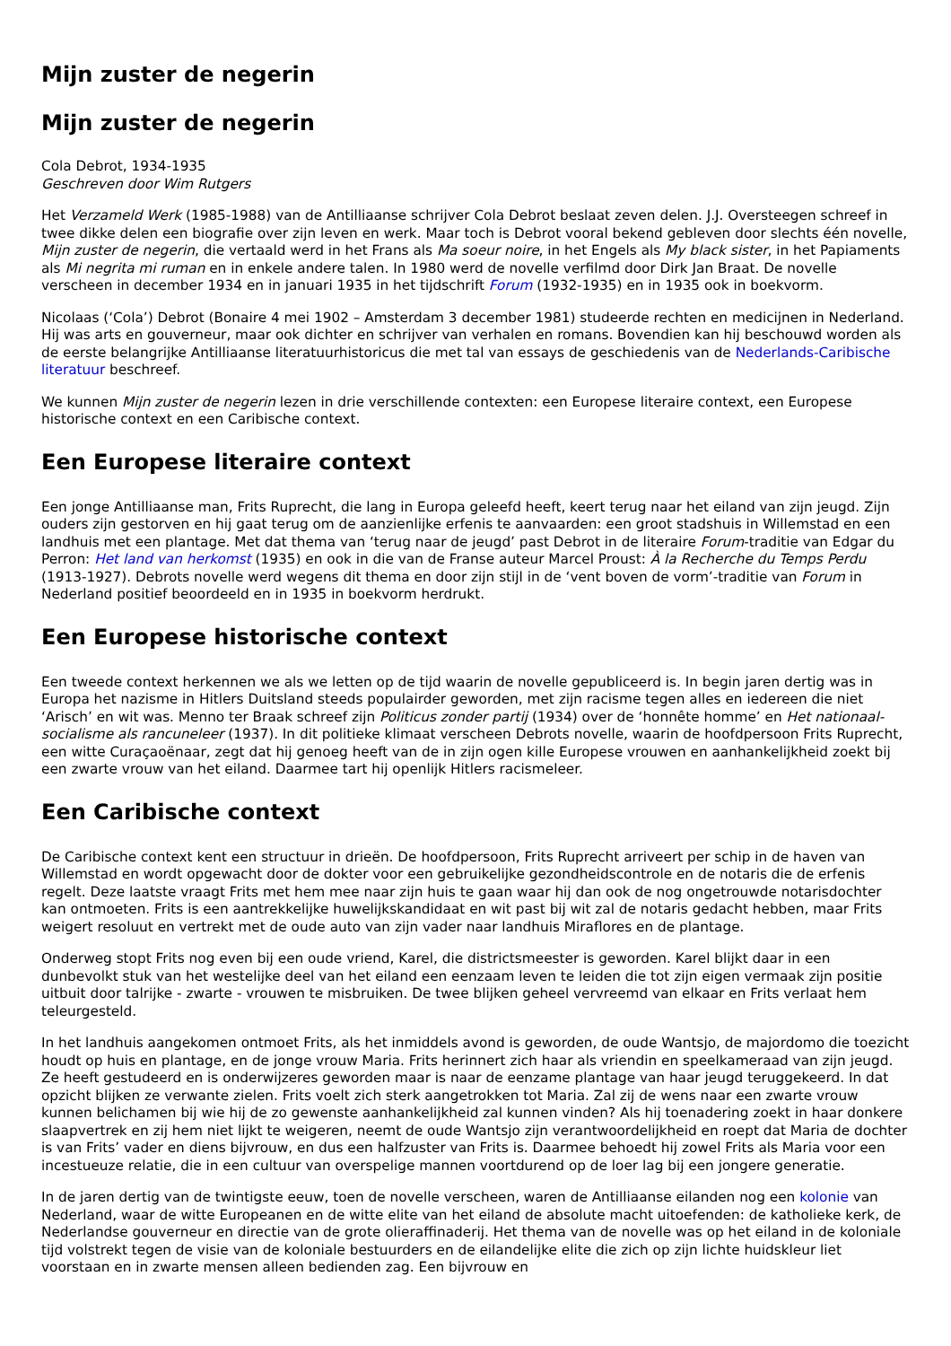Mijn zuster de negerin
Mijn zuster de negerin
Cola Debrot, 1934-1935
Geschreven door Wim Rutgers
Het Verzameld Werk (1985-1988) van de Antilliaanse schrijver Cola Debrot beslaat zeven delen. J.J. Oversteegen schreef in twee dikke delen een biografie over zijn leven en werk. Maar toch is Debrot vooral bekend gebleven door slechts één novelle, Mijn zuster de negerin, die vertaald werd in het Frans als Ma soeur noire, in het Engels als My black sister, in het Papiaments als Mi negrita mi ruman en in enkele andere talen. In 1980 werd de novelle verfilmd door Dirk Jan Braat. De novelle verscheen in december 1934 en in januari 1935 in het tijdschrift Forum (1932-1935) en in 1935 ook in boekvorm.
Nicolaas (‘Cola’) Debrot (Bonaire 4 mei 1902 – Amsterdam 3 december 1981) studeerde rechten en medicijnen in Nederland. Hij was arts en gouverneur, maar ook dichter en schrijver van verhalen en romans. Bovendien kan hij beschouwd worden als de eerste belangrijke Antilliaanse literatuurhistoricus die met tal van essays de geschiedenis van de Nederlands-Caribische literatuur beschreef.
We kunnen Mijn zuster de negerin lezen in drie verschillende contexten: een Europese literaire context, een Europese historische context en een Caribische context.
Een Europese literaire context
Een jonge Antilliaanse man, Frits Ruprecht, die lang in Europa geleefd heeft, keert terug naar het eiland van zijn jeugd. Zijn ouders zijn gestorven en hij gaat terug om de aanzienlijke erfenis te aanvaarden: een groot stadshuis in Willemstad en een landhuis met een plantage. Met dat thema van ‘terug naar de jeugd’ past Debrot in de literaire Forum-traditie van Edgar du Perron: Het land van herkomst (1935) en ook in die van de Franse auteur Marcel Proust: À la Recherche du Temps Perdu (1913-1927). Debrots novelle werd wegens dit thema en door zijn stijl in de ‘vent boven de vorm’-traditie van Forum in Nederland positief beoordeeld en in 1935 in boekvorm herdrukt.
Een Europese historische context
Een tweede context herkennen we als we letten op de tijd waarin de novelle gepubliceerd is. In begin jaren dertig was in Europa het nazisme in Hitlers Duitsland steeds populairder geworden, met zijn racisme tegen alles en iedereen die niet ‘Arisch’ en wit was. Menno ter Braak schreef zijn Politicus zonder partij (1934) over de ‘honnête homme’ en Het nationaal-socialisme als rancuneleer (1937). In dit politieke klimaat verscheen Debrots novelle, waarin de hoofdpersoon Frits Ruprecht, een witte Curaçaoënaar, zegt dat hij genoeg heeft van de in zijn ogen kille Europese vrouwen en aanhankelijkheid zoekt bij een zwarte vrouw van het eiland. Daarmee tart hij openlijk Hitlers racismeleer.
Een Caribische context
De Caribische context kent een structuur in drieën. De hoofdpersoon, Frits Ruprecht arriveert per schip in de haven van Willemstad en wordt opgewacht door de dokter voor een gebruikelijke gezondheidscontrole en de notaris die de erfenis regelt. Deze laatste vraagt Frits met hem mee naar zijn huis te gaan waar hij dan ook de nog ongetrouwde notarisdochter kan ontmoeten. Frits is een aantrekkelijke huwelijkskandidaat en wit past bij wit zal de notaris gedacht hebben, maar Frits weigert resoluut en vertrekt met de oude auto van zijn vader naar landhuis Miraflores en de plantage.
Onderweg stopt Frits nog even bij een oude vriend, Karel, die districtsmeester is geworden. Karel blijkt daar in een dunbevolkt stuk van het westelijke deel van het eiland een eenzaam leven te leiden die tot zijn eigen vermaak zijn positie uitbuit door talrijke - zwarte - vrouwen te misbruiken. De twee blijken geheel vervreemd van elkaar en Frits verlaat hem teleurgesteld.
In het landhuis aangekomen ontmoet Frits, als het inmiddels avond is geworden, de oude Wantsjo, de majordomo die toezicht houdt op huis en plantage, en de jonge vrouw Maria. Frits herinnert zich haar als vriendin en speelkameraad van zijn jeugd. Ze heeft gestudeerd en is onderwijzeres geworden maar is naar de eenzame plantage van haar jeugd teruggekeerd. In dat opzicht blijken ze verwante zielen. Frits voelt zich sterk aangetrokken tot Maria. Zal zij de wens naar een zwarte vrouw kunnen belichamen bij wie hij de zo gewenste aanhankelijkheid zal kunnen vinden? Als hij toenadering zoekt in haar donkere slaapvertrek en zij hem niet lijkt te weigeren, neemt de oude Wantsjo zijn verantwoordelijkheid en roept dat Maria de dochter is van Frits’ vader en diens bijvrouw, en dus een halfzuster van Frits is. Daarmee behoedt hij zowel Frits als Maria voor een incestueuze relatie, die in een cultuur van overspelige mannen voortdurend op de loer lag bij een jongere generatie.
In de jaren dertig van de twintigste eeuw, toen de novelle verscheen, waren de Antilliaanse eilanden nog een kolonie van Nederland, waar de witte Europeanen en de witte elite van het eiland de absolute macht uitoefenden: de katholieke kerk, de Nederlandse gouverneur en directie van de grote olieraffinaderij. Het thema van de novelle was op het eiland in de koloniale tijd volstrekt tegen de visie van de koloniale bestuurders en de eilandelijke elite die zich op zijn lichte huidskleur liet voorstaan en in zwarte mensen alleen bedienden zag. Een bijvrouw en